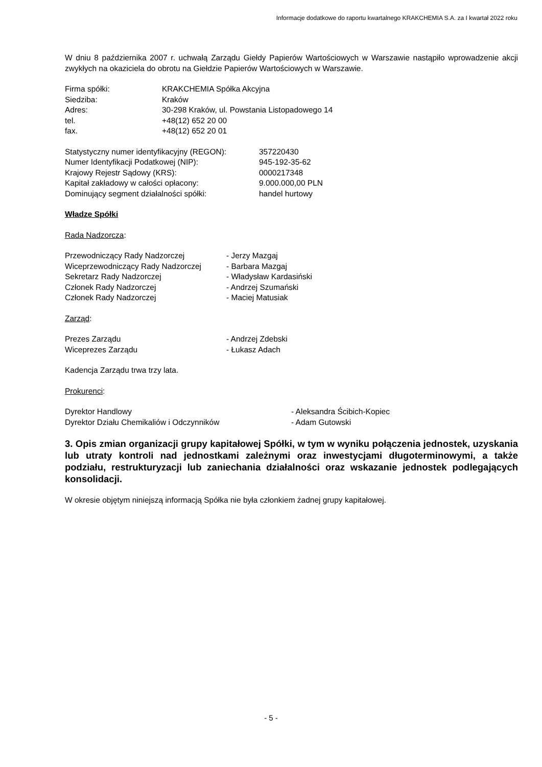Informacje dodatkowe do raportu kwartalnego KRAKCHEMIA S.A. za I kwartał 2022 roku
W dniu 8 października 2007 r. uchwałą Zarządu Giełdy Papierów Wartościowych w Warszawie nastąpiło wprowadzenie akcji zwykłych na okaziciela do obrotu na Giełdzie Papierów Wartościowych w Warszawie.
| Firma spółki: | KRAKCHEMIA Spółka Akcyjna |
| Siedziba: | Kraków |
| Adres: | 30-298 Kraków, ul. Powstania Listopadowego 14 |
| tel. | +48(12) 652 20 00 |
| fax. | +48(12) 652 20 01 |
| Statystyczny numer identyfikacyjny (REGON): | 357220430 |
| Numer Identyfikacji Podatkowej (NIP): | 945-192-35-62 |
| Krajowy Rejestr Sądowy (KRS): | 0000217348 |
| Kapitał zakładowy w całości opłacony: | 9.000.000,00 PLN |
| Dominujący segment działalności spółki: | handel hurtowy |
Władze Spółki
Rada Nadzorcza:
| Przewodniczący Rady Nadzorczej | - Jerzy Mazgaj |
| Wiceprzewodniczący Rady Nadzorczej | - Barbara Mazgaj |
| Sekretarz Rady Nadzorczej | - Władysław Kardasiński |
| Członek Rady Nadzorczej | - Andrzej Szumański |
| Członek Rady Nadzorczej | - Maciej Matusiak |
Zarząd:
| Prezes Zarządu | - Andrzej Zdebski |
| Wiceprezes Zarządu | - Łukasz Adach |
Kadencja Zarządu trwa trzy lata.
Prokurenci:
| Dyrektor Handlowy | - Aleksandra Ścibich-Kopiec |
| Dyrektor Działu Chemikaliów i Odczynników | - Adam Gutowski |
3. Opis zmian organizacji grupy kapitałowej Spółki, w tym w wyniku połączenia jednostek, uzyskania lub utraty kontroli nad jednostkami zależnymi oraz inwestycjami długoterminowymi, a także podziału, restrukturyzacji lub zaniechania działalności oraz wskazanie jednostek podlegających konsolidacji.
W okresie objętym niniejszą informacją Spółka nie była członkiem żadnej grupy kapitałowej.
- 5 -